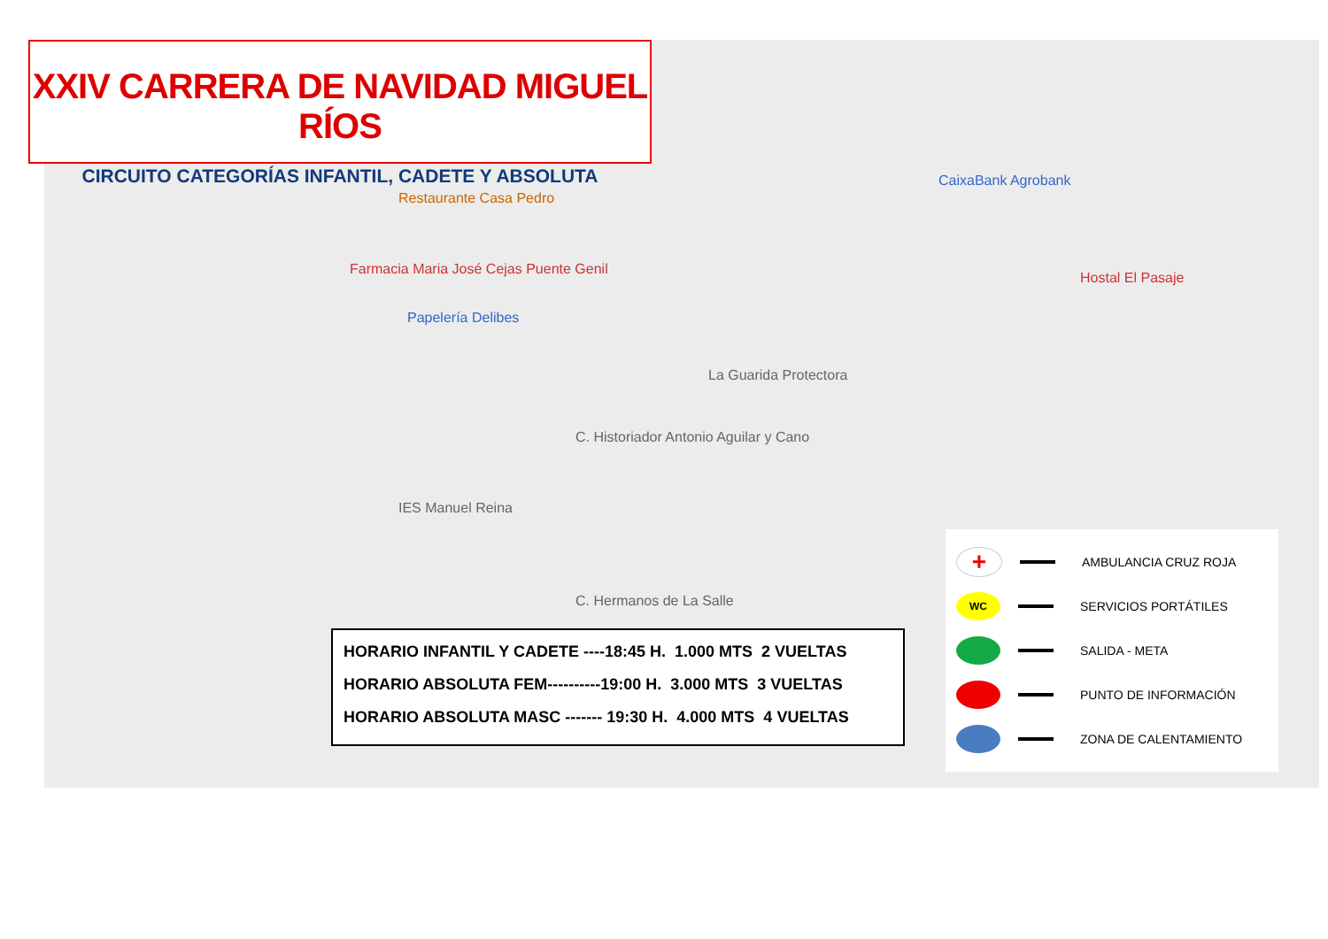Restaurante Casa Pedro
Farmacia Maria José Cejas Puente Genil
Papelería Delibes
CaixaBank Agrobank
Hostal El Pasaje
La Guarida Protectora
C. Historiador Antonio Aguilar y Cano
IES Manuel Reina
C. Hermanos de La Salle
XXIV CARRERA DE NAVIDAD MIGUEL RÍOS
CIRCUITO CATEGORÍAS INFANTIL, CADETE Y ABSOLUTA
HORARIO INFANTIL Y CADETE ----18:45 H. 1.000 MTS 2 VUELTAS
HORARIO ABSOLUTA FEM----------19:00 H. 3.000 MTS 3 VUELTAS
HORARIO ABSOLUTA MASC ------- 19:30 H. 4.000 MTS 4 VUELTAS
+
AMBULANCIA CRUZ ROJA
WC
SERVICIOS PORTÁTILES
SALIDA - META
PUNTO DE INFORMACIÓN
ZONA DE CALENTAMIENTO